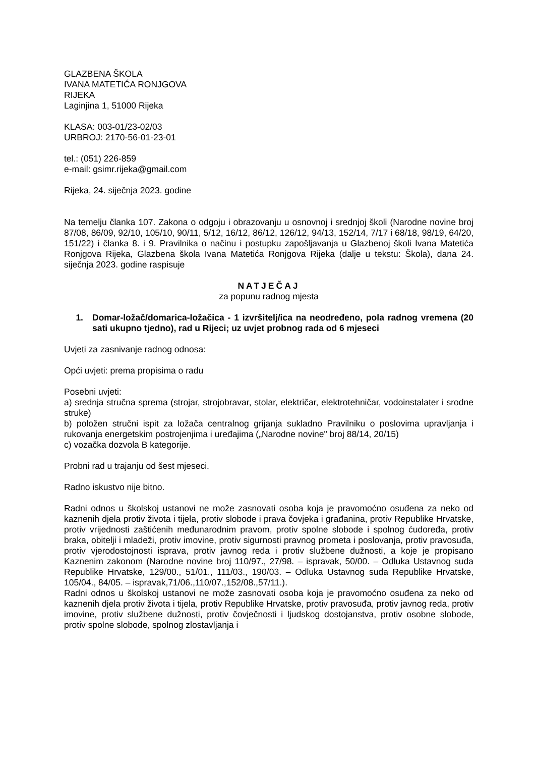GLAZBENA ŠKOLA
IVANA MATETIĆA RONJGOVA
RIJEKA
Laginjina 1, 51000 Rijeka
KLASA: 003-01/23-02/03
URBROJ: 2170-56-01-23-01
tel.: (051) 226-859
e-mail: gsimr.rijeka@gmail.com
Rijeka, 24. siječnja 2023. godine
Na temelju članka 107. Zakona o odgoju i obrazovanju u osnovnoj i srednjoj školi (Narodne novine broj 87/08, 86/09, 92/10, 105/10, 90/11, 5/12, 16/12, 86/12, 126/12, 94/13, 152/14, 7/17 i 68/18, 98/19, 64/20, 151/22) i članka 8. i 9. Pravilnika o načinu i postupku zapošljavanja u Glazbenoj školi Ivana Matetića Ronjgova Rijeka, Glazbena škola Ivana Matetića Ronjgova Rijeka (dalje u tekstu: Škola), dana 24. siječnja 2023. godine raspisuje
NATJEČAJ
za popunu radnog mjesta
1. Domar-ložač/domarica-ložačica - 1 izvršitelj/ica na neodređeno, pola radnog vremena (20 sati ukupno tjedno), rad u Rijeci; uz uvjet probnog rada od 6 mjeseci
Uvjeti za zasnivanje radnog odnosa:
Opći uvjeti: prema propisima o radu
Posebni uvjeti:
a) srednja stručna sprema (strojar, strojobravar, stolar, električar, elektrotehničar, vodoinstalater i srodne struke)
b) položen stručni ispit za ložača centralnog grijanja sukladno Pravilniku o poslovima upravljanja i rukovanja energetskim postrojenjima i uređajima („Narodne novine" broj 88/14, 20/15)
c) vozačka dozvola B kategorije.
Probni rad u trajanju od šest mjeseci.
Radno iskustvo nije bitno.
Radni odnos u školskoj ustanovi ne može zasnovati osoba koja je pravomoćno osuđena za neko od kaznenih djela protiv života i tijela, protiv slobode i prava čovjeka i građanina, protiv Republike Hrvatske, protiv vrijednosti zaštićenih međunarodnim pravom, protiv spolne slobode i spolnog ćudoređa, protiv braka, obitelji i mladeži, protiv imovine, protiv sigurnosti pravnog prometa i poslovanja, protiv pravosuđa, protiv vjerodostojnosti isprava, protiv javnog reda i protiv službene dužnosti, a koje je propisano Kaznenim zakonom (Narodne novine broj 110/97., 27/98. – ispravak, 50/00. – Odluka Ustavnog suda Republike Hrvatske, 129/00., 51/01., 111/03., 190/03. – Odluka Ustavnog suda Republike Hrvatske, 105/04., 84/05. – ispravak,71/06.,110/07.,152/08.,57/11.).
Radni odnos u školskoj ustanovi ne može zasnovati osoba koja je pravomoćno osuđena za neko od kaznenih djela protiv života i tijela, protiv Republike Hrvatske, protiv pravosuđa, protiv javnog reda, protiv imovine, protiv službene dužnosti, protiv čovječnosti i ljudskog dostojanstva, protiv osobne slobode, protiv spolne slobode, spolnog zlostavljanja i